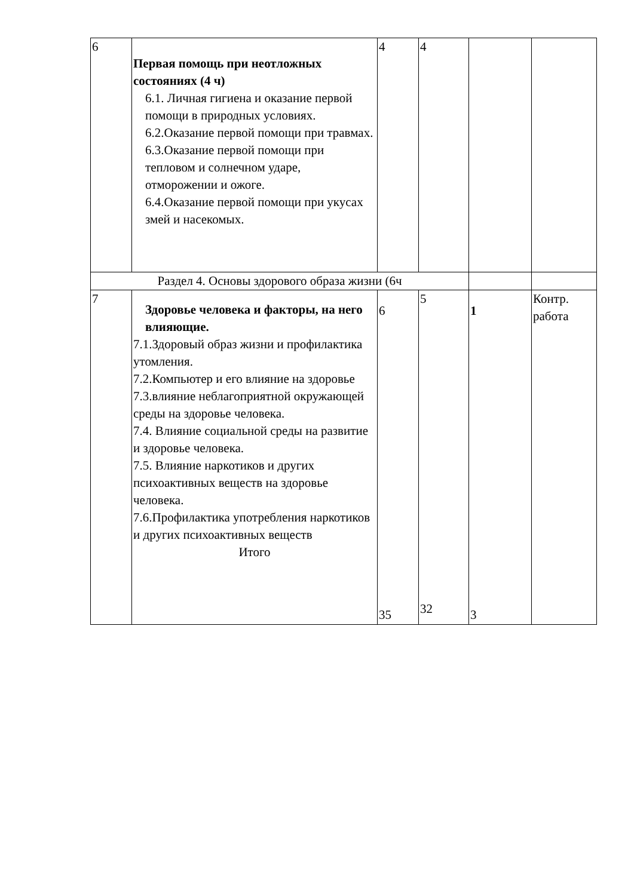| 6 | Первая помощь при неотложных состояниях (4 ч) 6.1. Личная гигиена и оказание первой помощи в природных условиях. 6.2.Оказание первой помощи при травмах. 6.3.Оказание первой помощи при тепловом и солнечном ударе, отморожении и ожоге. 6.4.Оказание первой помощи при укусах змей и насекомых. | 4 | 4 | | |
| Раздел 4. Основы здорового образа жизни (6ч | | | | | |
| 7 | Здоровье человека и факторы, на него влияющие. 7.1.Здоровый образ жизни и профилактика утомления. 7.2.Компьютер и его влияние на здоровье 7.3.влияние неблагоприятной окружающей среды на здоровье человека. 7.4. Влияние социальной среды на развитие и здоровье человека. 7.5. Влияние наркотиков и других психоактивных веществ на здоровье человека. 7.6.Профилактика употребления наркотиков и других психоактивных веществ Итого | 6 35 | 5 32 | 1 3 | Контр. работа |